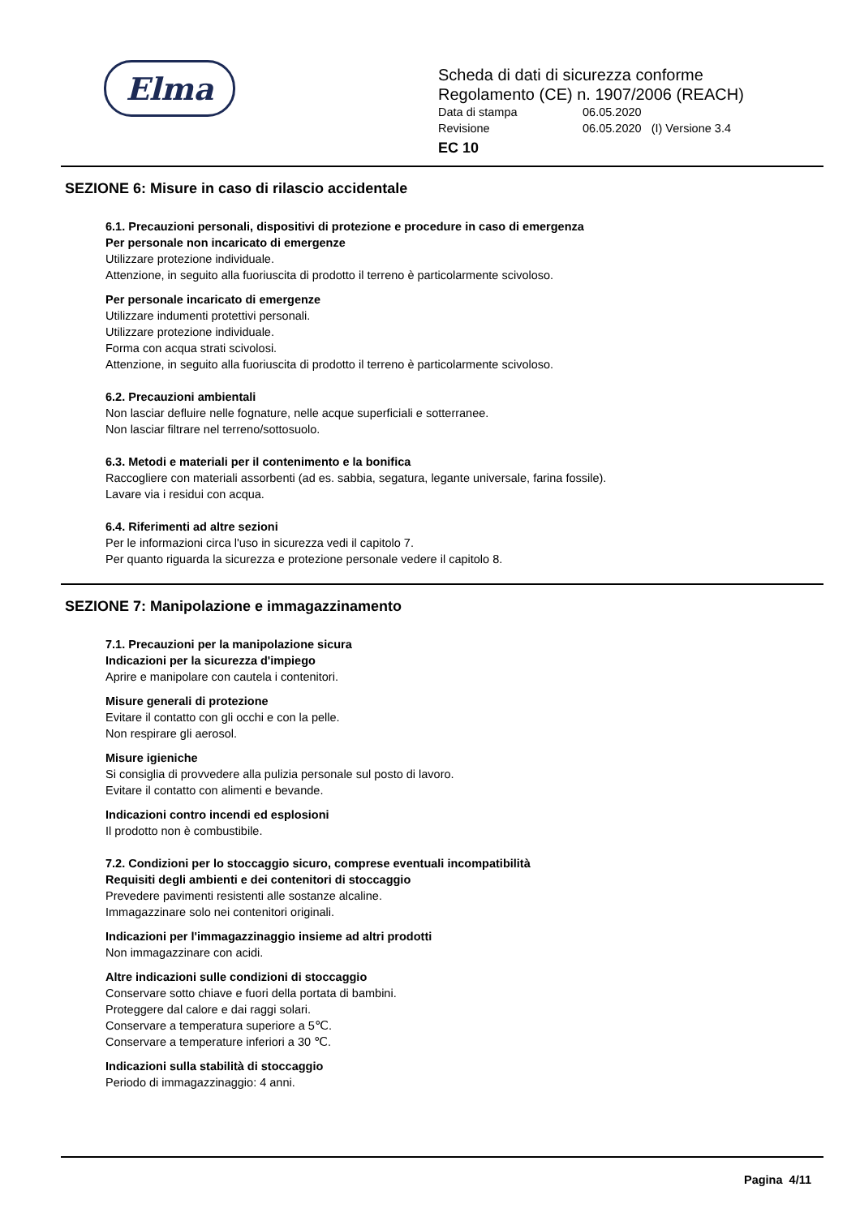Elma
Scheda di dati di sicurezza conforme
Regolamento (CE) n. 1907/2006 (REACH)
Data di stampa 06.05.2020
Revisione 06.05.2020 (I) Versione 3.4
EC 10
SEZIONE 6: Misure in caso di rilascio accidentale
6.1. Precauzioni personali, dispositivi di protezione e procedure in caso di emergenza
Per personale non incaricato di emergenze
Utilizzare protezione individuale.
Attenzione, in seguito alla fuoriuscita di prodotto il terreno è particolarmente scivoloso.
Per personale incaricato di emergenze
Utilizzare indumenti protettivi personali.
Utilizzare protezione individuale.
Forma con acqua strati scivolosi.
Attenzione, in seguito alla fuoriuscita di prodotto il terreno è particolarmente scivoloso.
6.2. Precauzioni ambientali
Non lasciar defluire nelle fognature, nelle acque superficiali e sotterranee.
Non lasciar filtrare nel terreno/sottosuolo.
6.3. Metodi e materiali per il contenimento e la bonifica
Raccogliere con materiali assorbenti (ad es. sabbia, segatura, legante universale, farina fossile).
Lavare via i residui con acqua.
6.4. Riferimenti ad altre sezioni
Per le informazioni circa l'uso in sicurezza vedi il capitolo 7.
Per quanto riguarda la sicurezza e protezione personale vedere il capitolo 8.
SEZIONE 7: Manipolazione e immagazzinamento
7.1. Precauzioni per la manipolazione sicura
Indicazioni per la sicurezza d'impiego
Aprire e manipolare con cautela i contenitori.
Misure generali di protezione
Evitare il contatto con gli occhi e con la pelle.
Non respirare gli aerosol.
Misure igieniche
Si consiglia di provvedere alla pulizia personale sul posto di lavoro.
Evitare il contatto con alimenti e bevande.
Indicazioni contro incendi ed esplosioni
Il prodotto non è combustibile.
7.2. Condizioni per lo stoccaggio sicuro, comprese eventuali incompatibilità
Requisiti degli ambienti e dei contenitori di stoccaggio
Prevedere pavimenti resistenti alle sostanze alcaline.
Immagazzinare solo nei contenitori originali.
Indicazioni per l'immagazzinaggio insieme ad altri prodotti
Non immagazzinare con acidi.
Altre indicazioni sulle condizioni di stoccaggio
Conservare sotto chiave e fuori della portata di bambini.
Proteggere dal calore e dai raggi solari.
Conservare a temperatura superiore a 5℃.
Conservare a temperature inferiori a 30 ℃.
Indicazioni sulla stabilità di stoccaggio
Periodo di immagazzinaggio: 4 anni.
Pagina 4/11